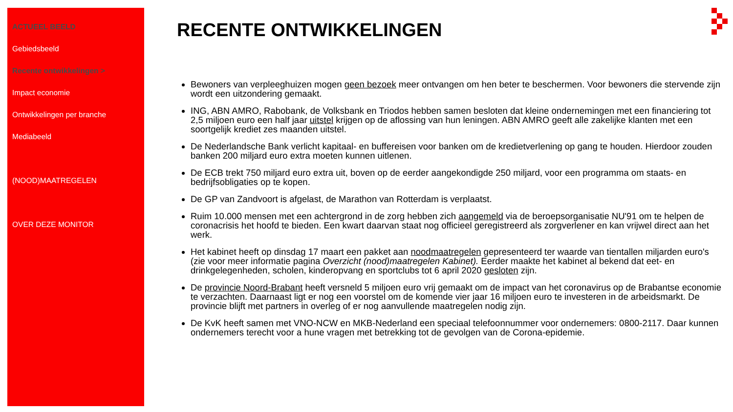ACTUEEL BEELD
Gebiedsbeeld
Recente ontwikkelingen >
Impact economie
Ontwikkelingen per branche
Mediabeeld
(NOOD)MAATREGELEN
OVER DEZE MONITOR
RECENTE ONTWIKKELINGEN
Bewoners van verpleeghuizen mogen geen bezoek meer ontvangen om hen beter te beschermen. Voor bewoners die stervende zijn wordt een uitzondering gemaakt.
ING, ABN AMRO, Rabobank, de Volksbank en Triodos hebben samen besloten dat kleine ondernemingen met een financiering tot 2,5 miljoen euro een half jaar uitstel krijgen op de aflossing van hun leningen. ABN AMRO geeft alle zakelijke klanten met een soortgelijk krediet zes maanden uitstel.
De Nederlandsche Bank verlicht kapitaal- en buffereisen voor banken om de kredietverlening op gang te houden. Hierdoor zouden banken 200 miljard euro extra moeten kunnen uitlenen.
De ECB trekt 750 miljard euro extra uit, boven op de eerder aangekondigde 250 miljard, voor een programma om staats- en bedrijfsobligaties op te kopen.
De GP van Zandvoort is afgelast, de Marathon van Rotterdam is verplaatst.
Ruim 10.000 mensen met een achtergrond in de zorg hebben zich aangemeld via de beroepsorganisatie NU'91 om te helpen de coronacrisis het hoofd te bieden. Een kwart daarvan staat nog officieel geregistreerd als zorgverlener en kan vrijwel direct aan het werk.
Het kabinet heeft op dinsdag 17 maart een pakket aan noodmaatregelen gepresenteerd ter waarde van tientallen miljarden euro's (zie voor meer informatie pagina Overzicht (nood)maatregelen Kabinet). Eerder maakte het kabinet al bekend dat eet- en drinkgelegenheden, scholen, kinderopvang en sportclubs tot 6 april 2020 gesloten zijn.
De provincie Noord-Brabant heeft versneld 5 miljoen euro vrij gemaakt om de impact van het coronavirus op de Brabantse economie te verzachten. Daarnaast ligt er nog een voorstel om de komende vier jaar 16 miljoen euro te investeren in de arbeidsmarkt. De provincie blijft met partners in overleg of er nog aanvullende maatregelen nodig zijn.
De KvK heeft samen met VNO-NCW en MKB-Nederland een speciaal telefoonnummer voor ondernemers: 0800-2117. Daar kunnen ondernemers terecht voor a hune vragen met betrekking tot de gevolgen van de Corona-epidemie.